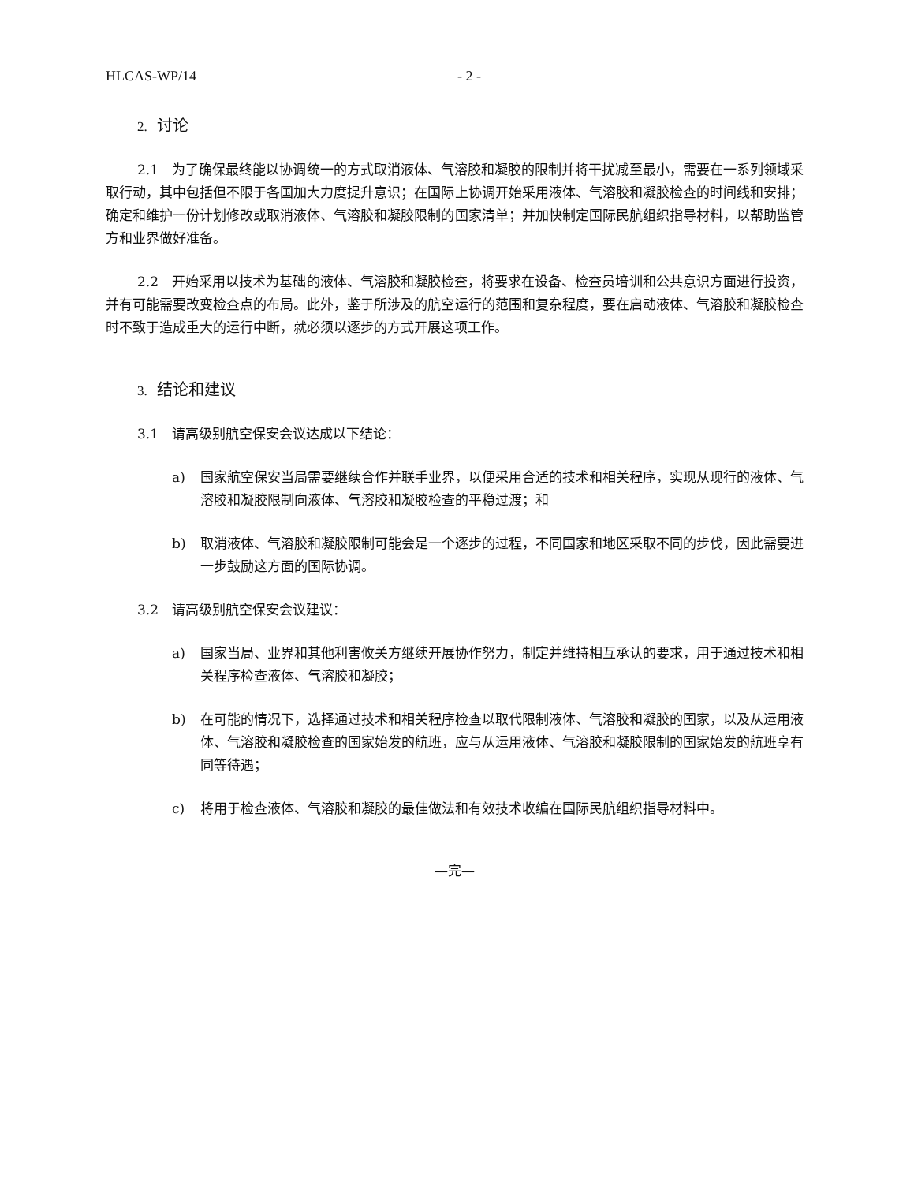HLCAS-WP/14 - 2 -
2. 讨论
2.1　为了确保最终能以协调统一的方式取消液体、气溶胶和凝胶的限制并将干扰减至最小，需要在一系列领域采取行动，其中包括但不限于各国加大力度提升意识；在国际上协调开始采用液体、气溶胶和凝胶检查的时间线和安排；确定和维护一份计划修改或取消液体、气溶胶和凝胶限制的国家清单；并加快制定国际民航组织指导材料，以帮助监管方和业界做好准备。
2.2　开始采用以技术为基础的液体、气溶胶和凝胶检查，将要求在设备、检查员培训和公共意识方面进行投资，并有可能需要改变检查点的布局。此外，鉴于所涉及的航空运行的范围和复杂程度，要在启动液体、气溶胶和凝胶检查时不致于造成重大的运行中断，就必须以逐步的方式开展这项工作。
3. 结论和建议
3.1　请高级别航空保安会议达成以下结论：
a) 国家航空保安当局需要继续合作并联手业界，以便采用合适的技术和相关程序，实现从现行的液体、气溶胶和凝胶限制向液体、气溶胶和凝胶检查的平稳过渡；和
b) 取消液体、气溶胶和凝胶限制可能会是一个逐步的过程，不同国家和地区采取不同的步伐，因此需要进一步鼓励这方面的国际协调。
3.2　请高级别航空保安会议建议：
a) 国家当局、业界和其他利害攸关方继续开展协作努力，制定并维持相互承认的要求，用于通过技术和相关程序检查液体、气溶胶和凝胶；
b) 在可能的情况下，选择通过技术和相关程序检查以取代限制液体、气溶胶和凝胶的国家，以及从运用液体、气溶胶和凝胶检查的国家始发的航班，应与从运用液体、气溶胶和凝胶限制的国家始发的航班享有同等待遇；
c) 将用于检查液体、气溶胶和凝胶的最佳做法和有效技术收编在国际民航组织指导材料中。
—完—